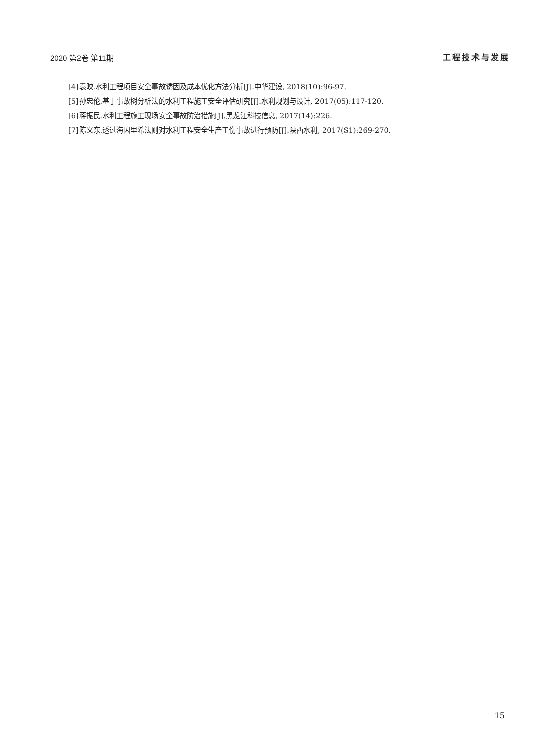2020 第2卷 第11期 工程技术与发展
[4]袁映.水利工程项目安全事故诱因及成本优化方法分析[J].中华建设, 2018(10):96-97.
[5]孙忠伦.基于事故树分析法的水利工程施工安全评估研究[J].水利规划与设计, 2017(05):117-120.
[6]蒋振民.水利工程施工现场安全事故防治措施[J].黑龙江科技信息, 2017(14):226.
[7]陈义东.透过海因里希法则对水利工程安全生产工伤事故进行预防[J].陕西水利, 2017(S1):269-270.
15